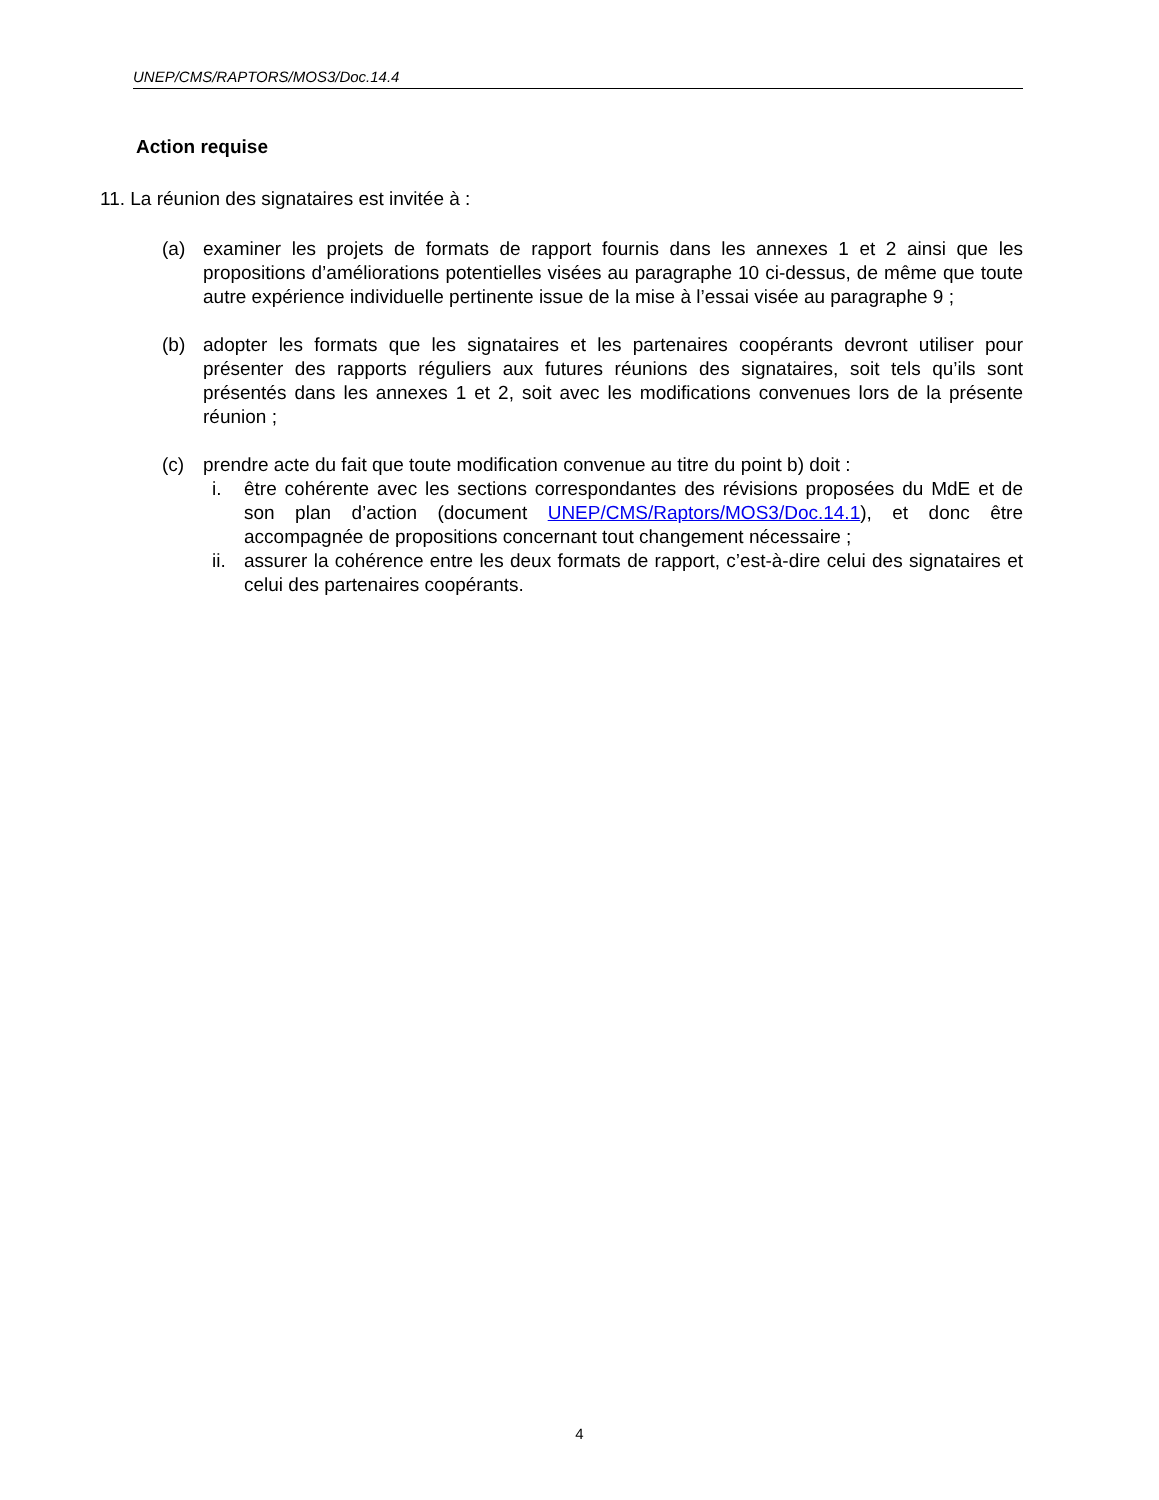UNEP/CMS/RAPTORS/MOS3/Doc.14.4
Action requise
11. La réunion des signataires est invitée à :
(a) examiner les projets de formats de rapport fournis dans les annexes 1 et 2 ainsi que les propositions d’améliorations potentielles visées au paragraphe 10 ci-dessus, de même que toute autre expérience individuelle pertinente issue de la mise à l’essai visée au paragraphe 9 ;
(b) adopter les formats que les signataires et les partenaires coopérants devront utiliser pour présenter des rapports réguliers aux futures réunions des signataires, soit tels qu’ils sont présentés dans les annexes 1 et 2, soit avec les modifications convenues lors de la présente réunion ;
(c) prendre acte du fait que toute modification convenue au titre du point b) doit :
i. être cohérente avec les sections correspondantes des révisions proposées du MdE et de son plan d’action (document UNEP/CMS/Raptors/MOS3/Doc.14.1), et donc être accompagnée de propositions concernant tout changement nécessaire ;
ii. assurer la cohérence entre les deux formats de rapport, c’est-à-dire celui des signataires et celui des partenaires coopérants.
4